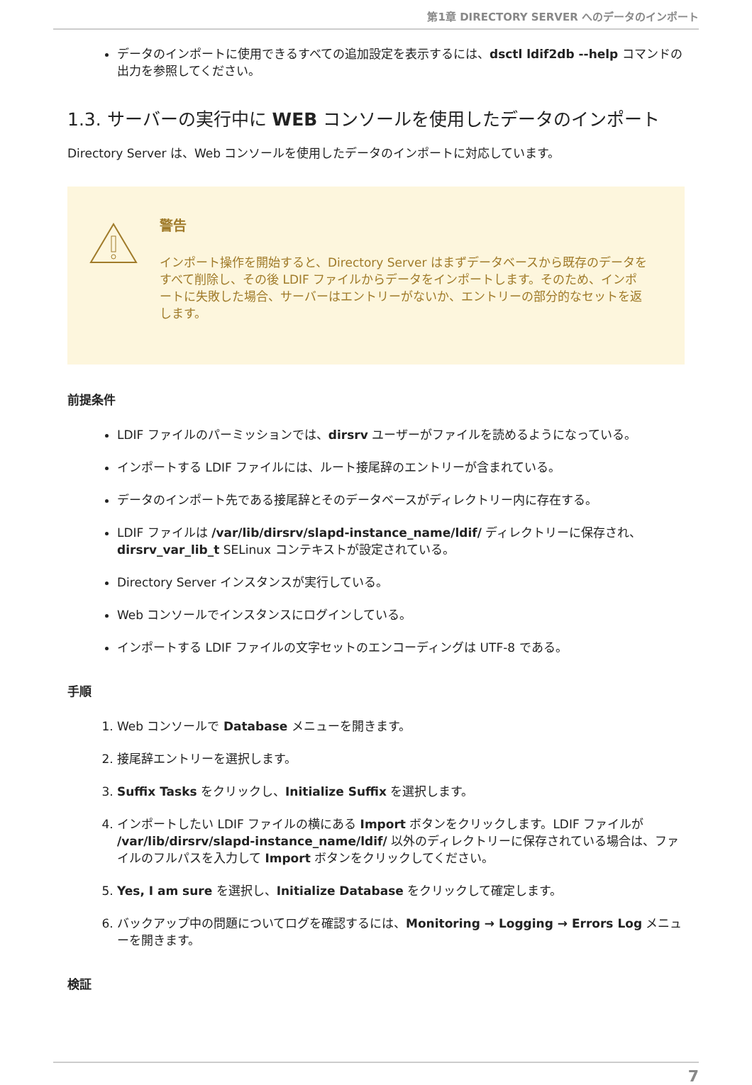第1章 DIRECTORY SERVER へのデータのインポート
データのインポートに使用できるすべての追加設定を表示するには、dsctl ldif2db --help コマンドの出力を参照してください。
1.3. サーバーの実行中に WEB コンソールを使用したデータのインポート
Directory Server は、Web コンソールを使用したデータのインポートに対応しています。
警告
インポート操作を開始すると、Directory Server はまずデータベースから既存のデータをすべて削除し、その後 LDIF ファイルからデータをインポートします。そのため、インポートに失敗した場合、サーバーはエントリーがないか、エントリーの部分的なセットを返します。
前提条件
LDIF ファイルのパーミッションでは、dirsrv ユーザーがファイルを読めるようになっている。
インポートする LDIF ファイルには、ルート接尾辞のエントリーが含まれている。
データのインポート先である接尾辞とそのデータベースがディレクトリー内に存在する。
LDIF ファイルは /var/lib/dirsrv/slapd-instance_name/ldif/ ディレクトリーに保存され、dirsrv_var_lib_t SELinux コンテキストが設定されている。
Directory Server インスタンスが実行している。
Web コンソールでインスタンスにログインしている。
インポートする LDIF ファイルの文字セットのエンコーディングは UTF-8 である。
手順
1. Web コンソールで Database メニューを開きます。
2. 接尾辞エントリーを選択します。
3. Suffix Tasks をクリックし、Initialize Suffix を選択します。
4. インポートしたい LDIF ファイルの横にある Import ボタンをクリックします。LDIF ファイルが /var/lib/dirsrv/slapd-instance_name/ldif/ 以外のディレクトリーに保存されている場合は、ファイルのフルパスを入力して Import ボタンをクリックしてください。
5. Yes, I am sure を選択し、Initialize Database をクリックして確定します。
6. バックアップ中の問題についてログを確認するには、Monitoring → Logging → Errors Log メニューを開きます。
検証
7